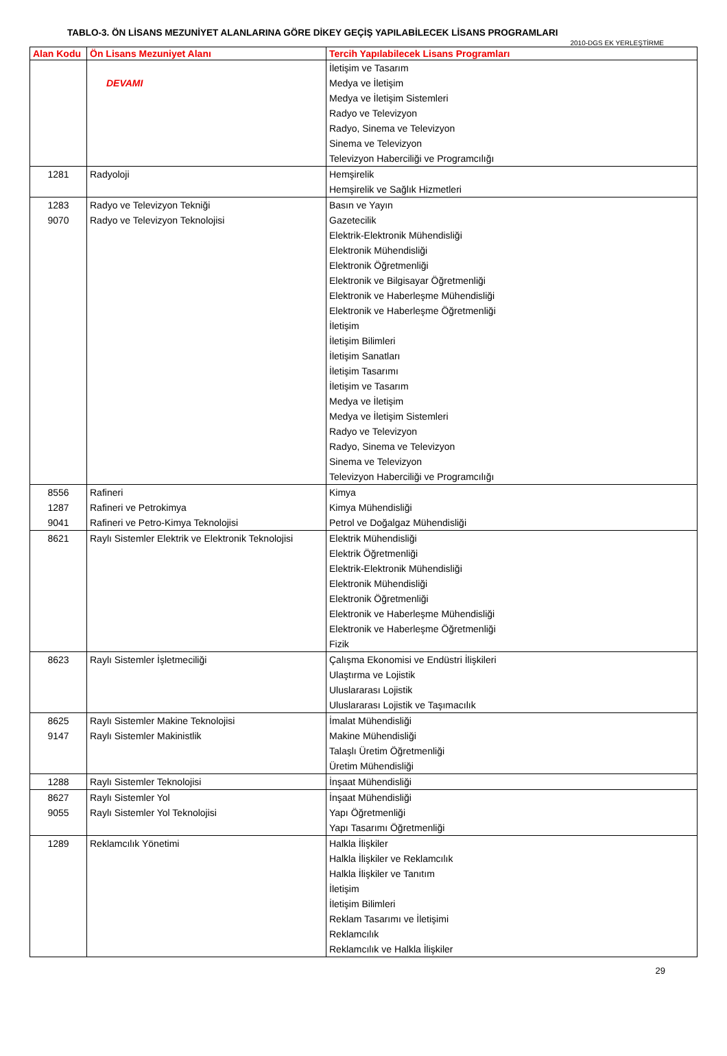TABLO-3. ÖN LİSANS MEZUNİYET ALANLARINA GÖRE DİKEY GEÇİŞ YAPILABİLECEK LİSANS PROGRAMLARI
2010-DGS EK YERLEŞTİRME
| Alan Kodu | Ön Lisans Mezuniyet Alanı | Tercih Yapılabilecek Lisans Programları |
| --- | --- | --- |
| | DEVAMI | İletişim ve Tasarım Medya ve İletişim Medya ve İletişim Sistemleri Radyo ve Televizyon Radyo, Sinema ve Televizyon Sinema ve Televizyon Televizyon Haberciliği ve Programcılığı |
| 1281 | Radyoloji | Hemşirelik Hemşirelik ve Sağlık Hizmetleri |
| 1283 9070 | Radyo ve Televizyon Tekniği Radyo ve Televizyon Teknolojisi | Basın ve Yayın Gazetecilik Elektrik-Elektronik Mühendisliği Elektronik Mühendisliği Elektronik Öğretmenliği Elektronik ve Bilgisayar Öğretmenliği Elektronik ve Haberleşme Mühendisliği Elektronik ve Haberleşme Öğretmenliği İletişim İletişim Bilimleri İletişim Sanatları İletişim Tasarımı İletişim ve Tasarım Medya ve İletişim Medya ve İletişim Sistemleri Radyo ve Televizyon Radyo, Sinema ve Televizyon Sinema ve Televizyon Televizyon Haberciliği ve Programcılığı |
| 8556 1287 9041 | Rafineri Rafineri ve Petrokimya Rafineri ve Petro-Kimya Teknolojisi | Kimya Kimya Mühendisliği Petrol ve Doğalgaz Mühendisliği |
| 8621 | Raylı Sistemler Elektrik ve Elektronik Teknolojisi | Elektrik Mühendisliği Elektrik Öğretmenliği Elektrik-Elektronik Mühendisliği Elektronik Mühendisliği Elektronik Öğretmenliği Elektronik ve Haberleşme Mühendisliği Elektronik ve Haberleşme Öğretmenliği Fizik |
| 8623 | Raylı Sistemler İşletmeciliği | Çalışma Ekonomisi ve Endüstri İlişkileri Ulaştırma ve Lojistik Uluslararası Lojistik Uluslararası Lojistik ve Taşımacılık |
| 8625 9147 | Raylı Sistemler Makine Teknolojisi Raylı Sistemler Makinistlik | İmalat Mühendisliği Makine Mühendisliği Talaşlı Üretim Öğretmenliği Üretim Mühendisliği |
| 1288 | Raylı Sistemler Teknolojisi | İnşaat Mühendisliği |
| 8627 9055 | Raylı Sistemler Yol Raylı Sistemler Yol Teknolojisi | İnşaat Mühendisliği Yapı Öğretmenliği Yapı Tasarımı Öğretmenliği |
| 1289 | Reklamcılık Yönetimi | Halkla İlişkiler Halkla İlişkiler ve Reklamcılık Halkla İlişkiler ve Tanıtım İletişim İletişim Bilimleri Reklam Tasarımı ve İletişimi Reklamcılık Reklamcılık ve Halkla İlişkiler |
29